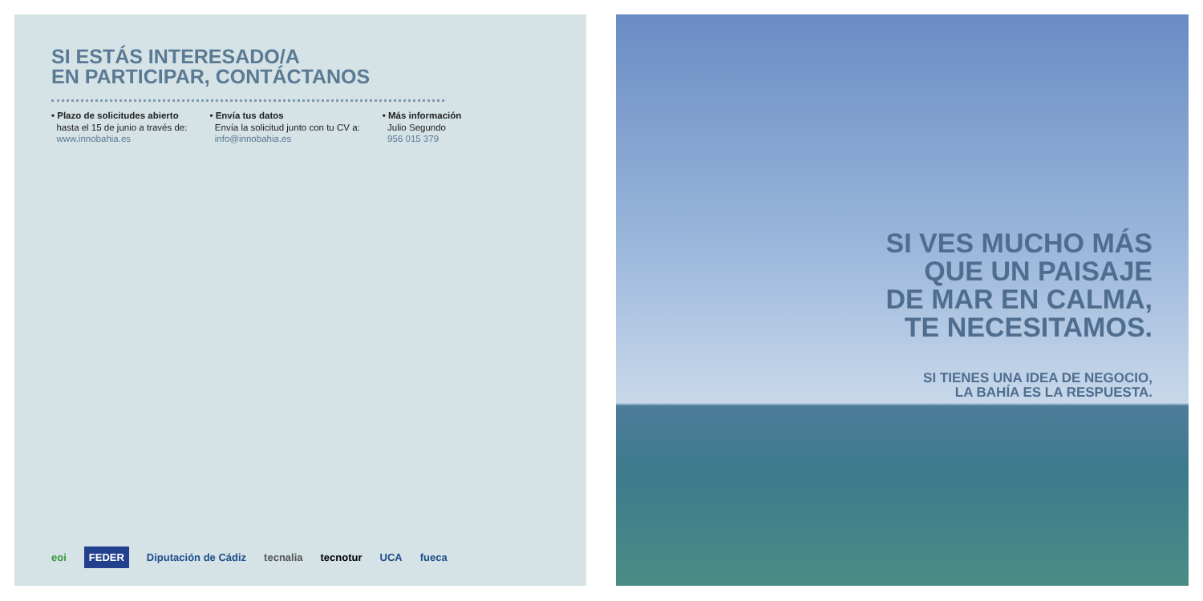SI ESTÁS INTERESADO/A
EN PARTICIPAR, CONTÁCTANOS
• Plazo de solicitudes abierto
hasta el 15 de junio a través de:
www.innobahia.es
• Envía tus datos
Envía la solicitud junto con tu CV a:
info@innobahia.es
• Más información
Julio Segundo
956 015 379
eoi FEDER Diputación de Cádiz tecnalia tecnotur UCA fueca
SI VES MUCHO MÁS
QUE UN PAISAJE
DE MAR EN CALMA,
TE NECESITAMOS.
SI TIENES UNA IDEA DE NEGOCIO,
LA BAHÍA ES LA RESPUESTA.